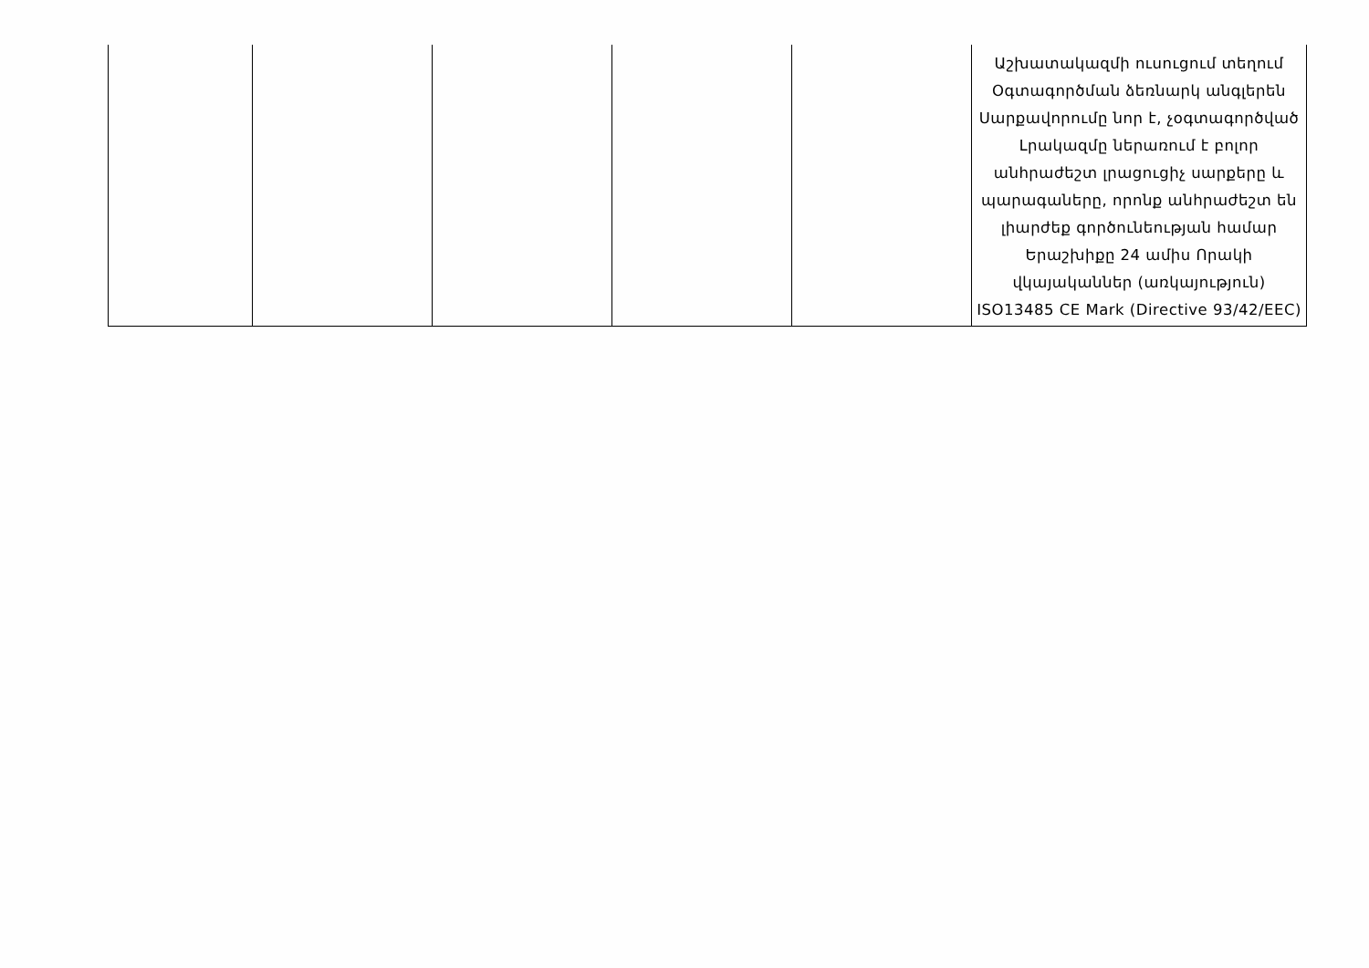| | | | | | Աշխատակազմի ուսուցում տեղում Օգտագործման ձեռնարկ անգլերեն Սարքավորումը նոր է, չօգտագործված Լրակազմը ներառում է բոլոր անհրաժեշտ լրացուցիչ սարքերը և պարագաները, որոնք անհրաժեշտ են լիարժեք գործունեության համար Երաշխիքը 24 ամիս Որակի վկայականներ (առկայություն) ISO13485 CE Mark (Directive 93/42/EEC) |